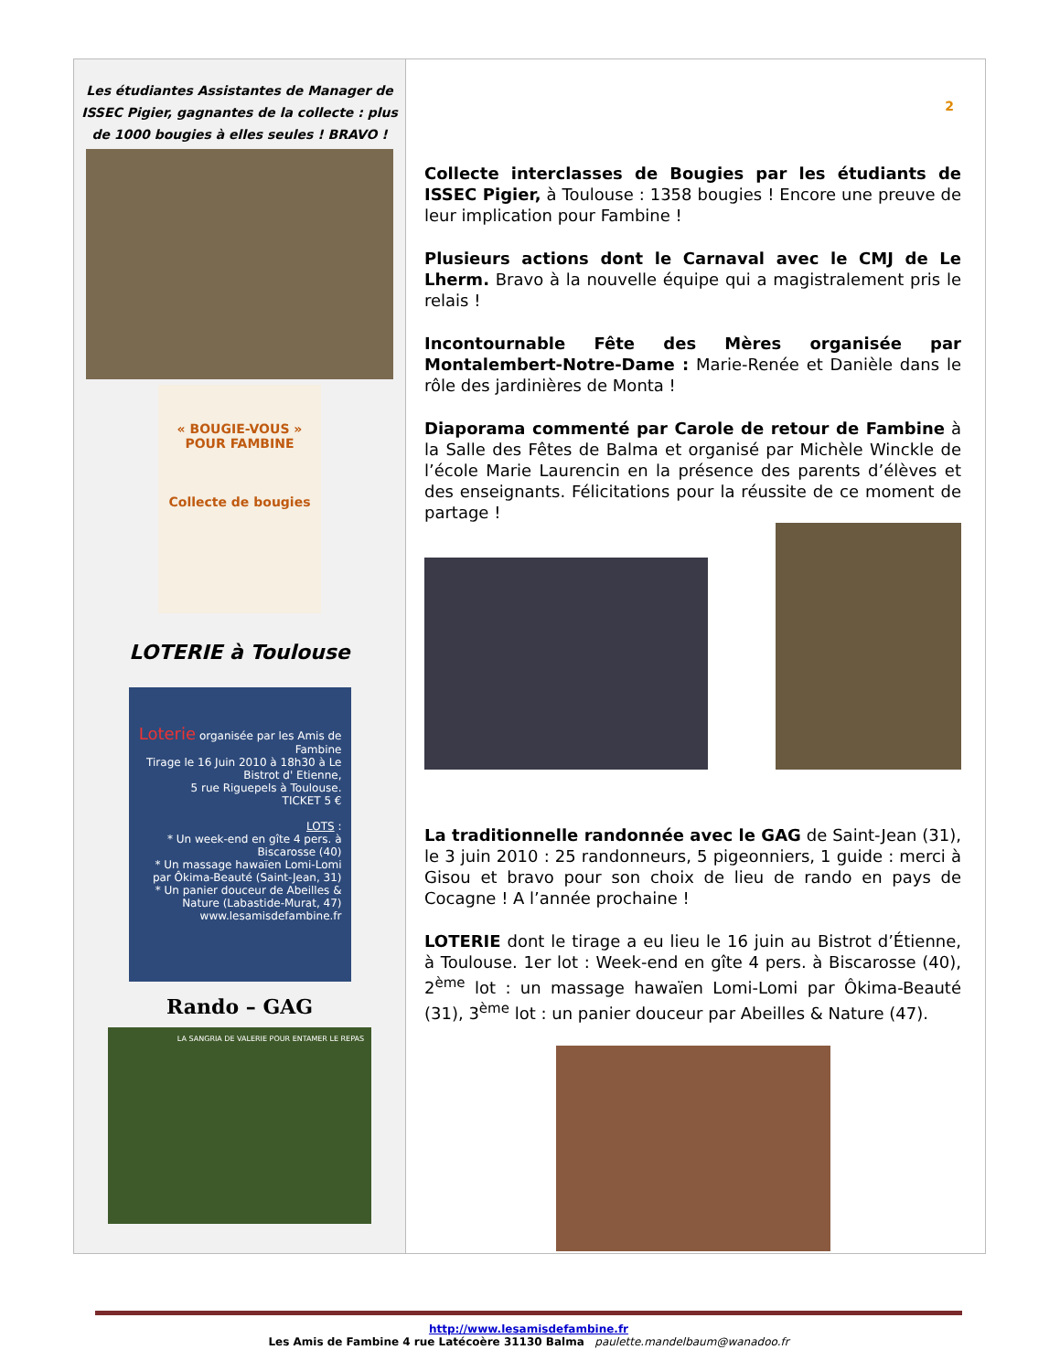Les étudiantes Assistantes de Manager de ISSEC Pigier, gagnantes de la collecte : plus de 1000 bougies à elles seules ! BRAVO !
« BOUGIE-VOUS »
POUR FAMBINE
Collecte de bougies
LOTERIE à Toulouse
Loterie organisée par les Amis de Fambine
Tirage le 16 Juin 2010 à 18h30 à Le Bistrot d' Etienne,
5 rue Riguepels à Toulouse.
TICKET 5 €
LOTS :
* Un week-end en gîte 4 pers. à Biscarosse (40)
* Un massage hawaïen Lomi-Lomi par Ôkima-Beauté (Saint-Jean, 31)
* Un panier douceur de Abeilles & Nature (Labastide-Murat, 47)
www.lesamisdefambine.fr
Rando – GAG
LA SANGRIA DE VALERIE POUR ENTAMER LE REPAS
2
Collecte interclasses de Bougies par les étudiants de ISSEC Pigier, à Toulouse : 1358 bougies ! Encore une preuve de leur implication pour Fambine !
Plusieurs actions dont le Carnaval avec le CMJ de Le Lherm. Bravo à la nouvelle équipe qui a magistralement pris le relais !
Incontournable Fête des Mères organisée par Montalembert-Notre-Dame : Marie-Renée et Danièle dans le rôle des jardinières de Monta !
Diaporama commenté par Carole de retour de Fambine à la Salle des Fêtes de Balma et organisé par Michèle Winckle de l’école Marie Laurencin en la présence des parents d’élèves et des enseignants. Félicitations pour la réussite de ce moment de partage !
La traditionnelle randonnée avec le GAG de Saint-Jean (31), le 3 juin 2010 : 25 randonneurs, 5 pigeonniers, 1 guide : merci à Gisou et bravo pour son choix de lieu de rando en pays de Cocagne ! A l’année prochaine !
LOTERIE dont le tirage a eu lieu le 16 juin au Bistrot d’Étienne, à Toulouse. 1er lot : Week-end en gîte 4 pers. à Biscarosse (40), 2<sup>ème</sup> lot : un massage hawaïen Lomi-Lomi par Ôkima-Beauté (31), 3<sup>ème</sup> lot : un panier douceur par Abeilles & Nature (47).
http://www.lesamisdefambine.fr
Les Amis de Fambine 4 rue Latécoère 31130 Balma paulette.mandelbaum@wanadoo.fr